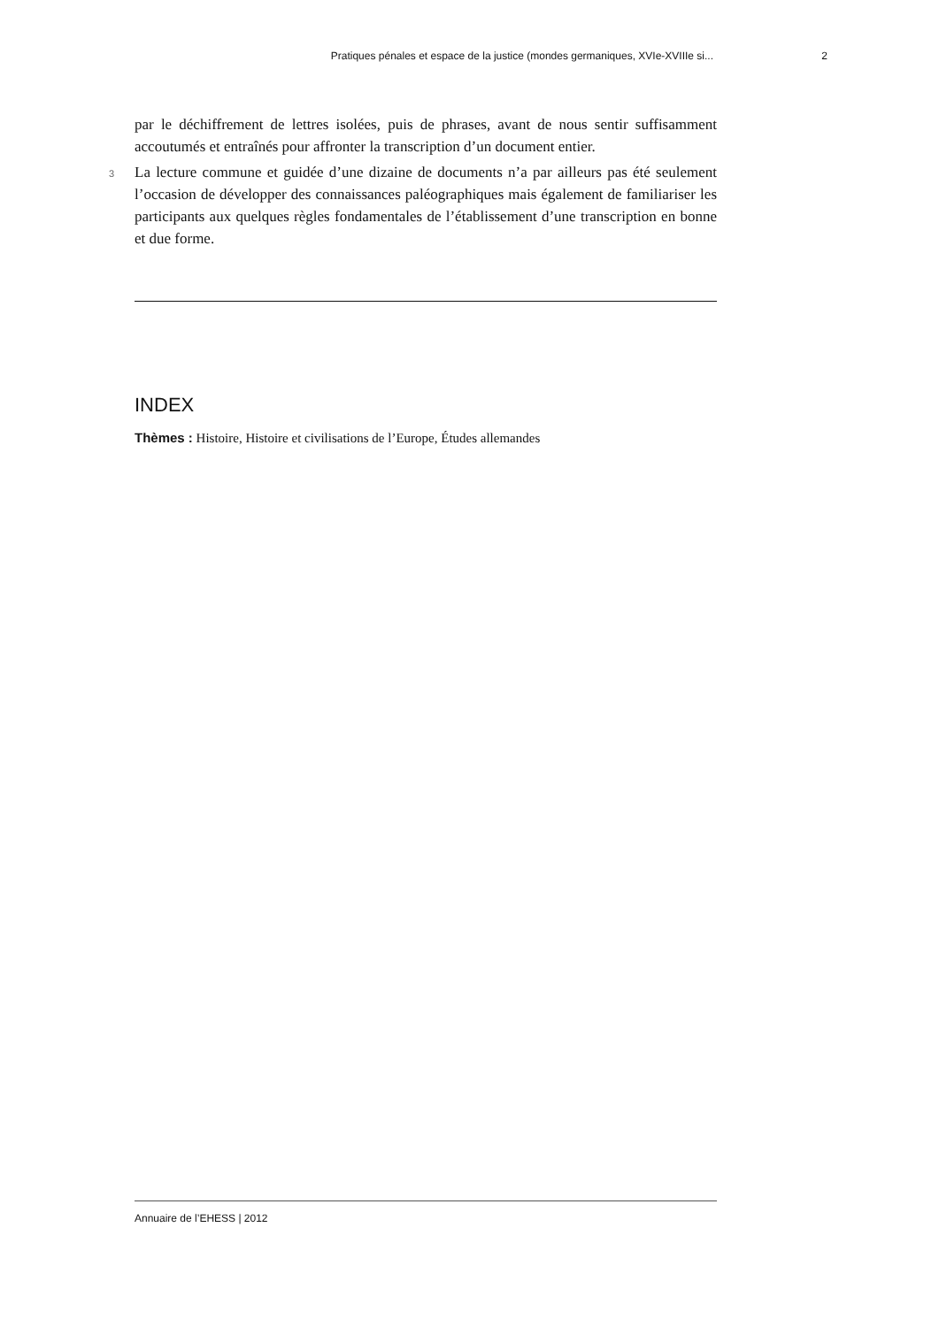Pratiques pénales et espace de la justice (mondes germaniques, XVIe-XVIIIe si... 2
par le déchiffrement de lettres isolées, puis de phrases, avant de nous sentir suffisamment accoutumés et entraînés pour affronter la transcription d’un document entier.
3 La lecture commune et guidée d’une dizaine de documents n’a par ailleurs pas été seulement l’occasion de développer des connaissances paléographiques mais également de familiariser les participants aux quelques règles fondamentales de l’établissement d’une transcription en bonne et due forme.
INDEX
Thèmes : Histoire, Histoire et civilisations de l’Europe, Études allemandes
Annuaire de l’EHESS | 2012